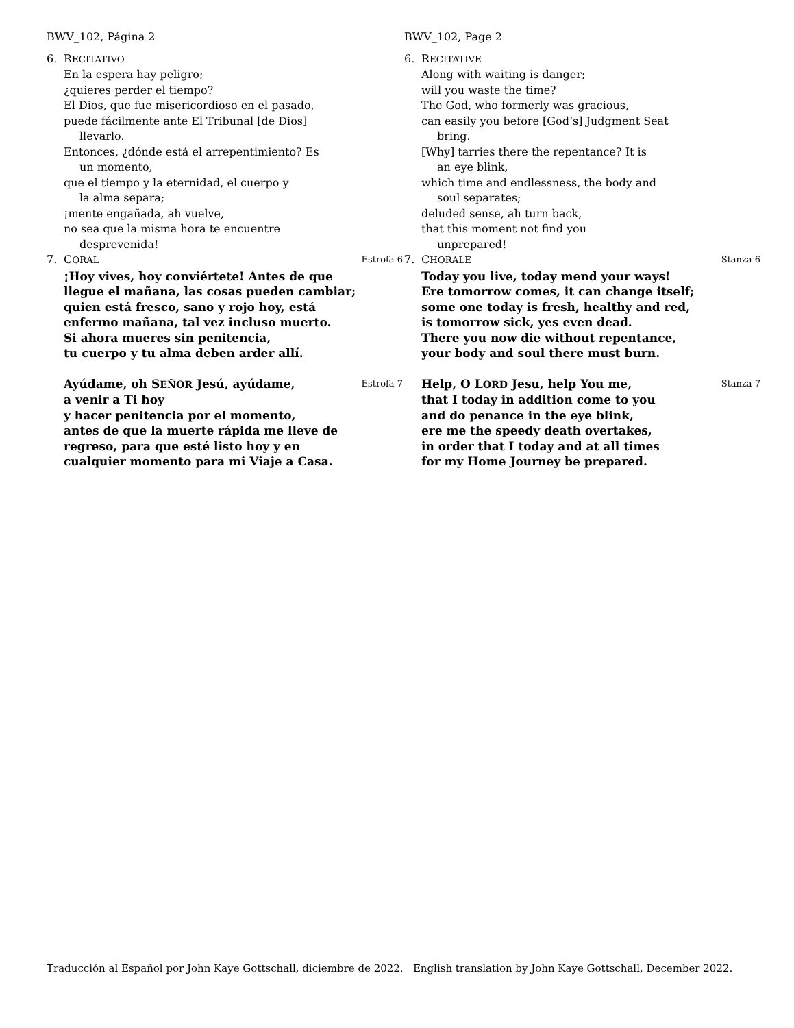BWV_102, Página 2
6. RECITATIVO
En la espera hay peligro;
¿quieres perder el tiempo?
El Dios, que fue misericordioso en el pasado,
puede fácilmente ante El Tribunal [de Dios]
llevarlo.
Entonces, ¿dónde está el arrepentimiento? Es
un momento,
que el tiempo y la eternidad, el cuerpo y
la alma separa;
¡mente engañada, ah vuelve,
no sea que la misma hora te encuentre
desprevenida!
7. CORAL Estrofa 6
¡Hoy vives, hoy conviértete! Antes de que
llegue el mañana, las cosas pueden cambiar;
quien está fresco, sano y rojo hoy, está
enfermo mañana, tal vez incluso muerto.
Si ahora mueres sin penitencia,
tu cuerpo y tu alma deben arder allí.
Ayúdame, oh SEÑOR Jesú, ayúdame, Estrofa 7
a venir a Ti hoy
y hacer penitencia por el momento,
antes de que la muerte rápida me lleve de
regreso, para que esté listo hoy y en
cualquier momento para mi Viaje a Casa.
BWV_102, Page 2
6. RECITATIVE
Along with waiting is danger;
will you waste the time?
The God, who formerly was gracious,
can easily you before [God’s] Judgment Seat
bring.
[Why] tarries there the repentance? It is
an eye blink,
which time and endlessness, the body and
soul separates;
deluded sense, ah turn back,
that this moment not find you
unprepared!
7. CHORALE Stanza 6
Today you live, today mend your ways!
Ere tomorrow comes, it can change itself;
some one today is fresh, healthy and red,
is tomorrow sick, yes even dead.
There you now die without repentance,
your body and soul there must burn.
Help, O LORD Jesu, help You me, Stanza 7
that I today in addition come to you
and do penance in the eye blink,
ere me the speedy death overtakes,
in order that I today and at all times
for my Home Journey be prepared.
Traducción al Español por John Kaye Gottschall, diciembre de 2022. English translation by John Kaye Gottschall, December 2022.